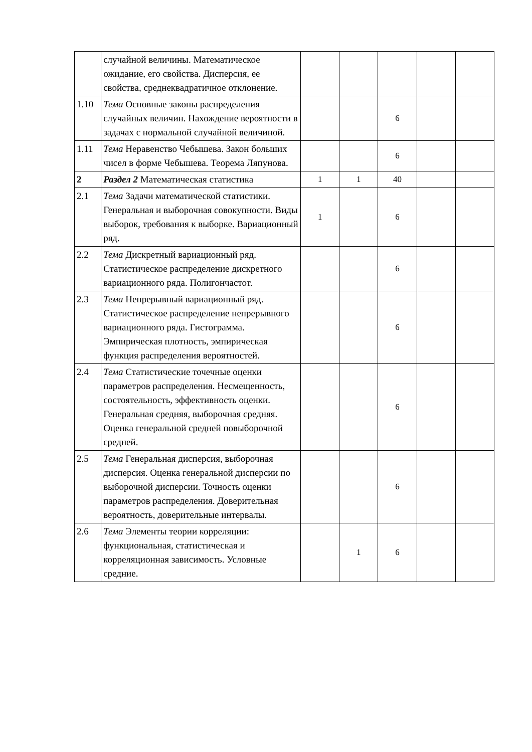| | случайной величины. Математическое ожидание, его свойства. Дисперсия, ее свойства, среднеквадратичное отклонение. | | | | | |
| 1.10 | Тема Основные законы распределения случайных величин. Нахождение вероятности в задачах с нормальной случайной величиной. | | | 6 | | |
| 1.11 | Тема Неравенство Чебышева. Закон больших чисел в форме Чебышева. Теорема Ляпунова. | | | 6 | | |
| 2 | Раздел 2 Математическая статистика | 1 | 1 | 40 | | |
| 2.1 | Тема Задачи математической статистики. Генеральная и выборочная совокупности. Виды выборок, требования к выборке. Вариационный ряд. | 1 | | 6 | | |
| 2.2 | Тема Дискретный вариационный ряд. Статистическое распределение дискретного вариационного ряда. Полигончастот. | | | 6 | | |
| 2.3 | Тема Непрерывный вариационный ряд. Статистическое распределение непрерывного вариационного ряда. Гистограмма. Эмпирическая плотность, эмпирическая функция распределения вероятностей. | | | 6 | | |
| 2.4 | Тема Статистические точечные оценки параметров распределения. Несмещенность, состоятельность, эффективность оценки. Генеральная средняя, выборочная средняя. Оценка генеральной средней повыборочной средней. | | | 6 | | |
| 2.5 | Тема Генеральная дисперсия, выборочная дисперсия. Оценка генеральной дисперсии по выборочной дисперсии. Точность оценки параметров распределения. Доверительная вероятность, доверительные интервалы. | | | 6 | | |
| 2.6 | Тема Элементы теории корреляции: функциональная, статистическая и корреляционная зависимость. Условные средние. | | 1 | 6 | | |